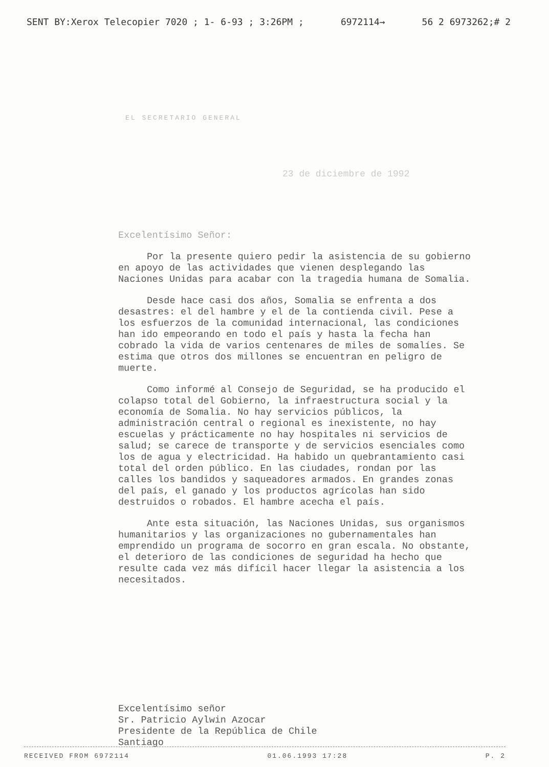SENT BY:Xerox Telecopier 7020 ; 1- 6-93 ; 3:26PM ; 6972114→ 56 2 6973262;# 2
EL SECRETARIO GENERAL
23 de diciembre de 1992
Excelentísimo Señor:
Por la presente quiero pedir la asistencia de su gobierno en apoyo de las actividades que vienen desplegando las Naciones Unidas para acabar con la tragedia humana de Somalia.
Desde hace casi dos años, Somalia se enfrenta a dos desastres: el del hambre y el de la contienda civil. Pese a los esfuerzos de la comunidad internacional, las condiciones han ido empeorando en todo el país y hasta la fecha han cobrado la vida de varios centenares de miles de somalíes. Se estima que otros dos millones se encuentran en peligro de muerte.
Como informé al Consejo de Seguridad, se ha producido el colapso total del Gobierno, la infraestructura social y la economía de Somalia. No hay servicios públicos, la administración central o regional es inexistente, no hay escuelas y prácticamente no hay hospitales ni servicios de salud; se carece de transporte y de servicios esenciales como los de agua y electricidad. Ha habido un quebrantamiento casi total del orden público. En las ciudades, rondan por las calles los bandidos y saqueadores armados. En grandes zonas del país, el ganado y los productos agrícolas han sido destruidos o robados. El hambre acecha el país.
Ante esta situación, las Naciones Unidas, sus organismos humanitarios y las organizaciones no gubernamentales han emprendido un programa de socorro en gran escala. No obstante, el deterioro de las condiciones de seguridad ha hecho que resulte cada vez más difícil hacer llegar la asistencia a los necesitados.
Excelentísimo señor
Sr. Patricio Aylwin Azocar
Presidente de la República de Chile
Santiago
RECEIVED FROM 6972114 01.06.1993 17:28 P. 2